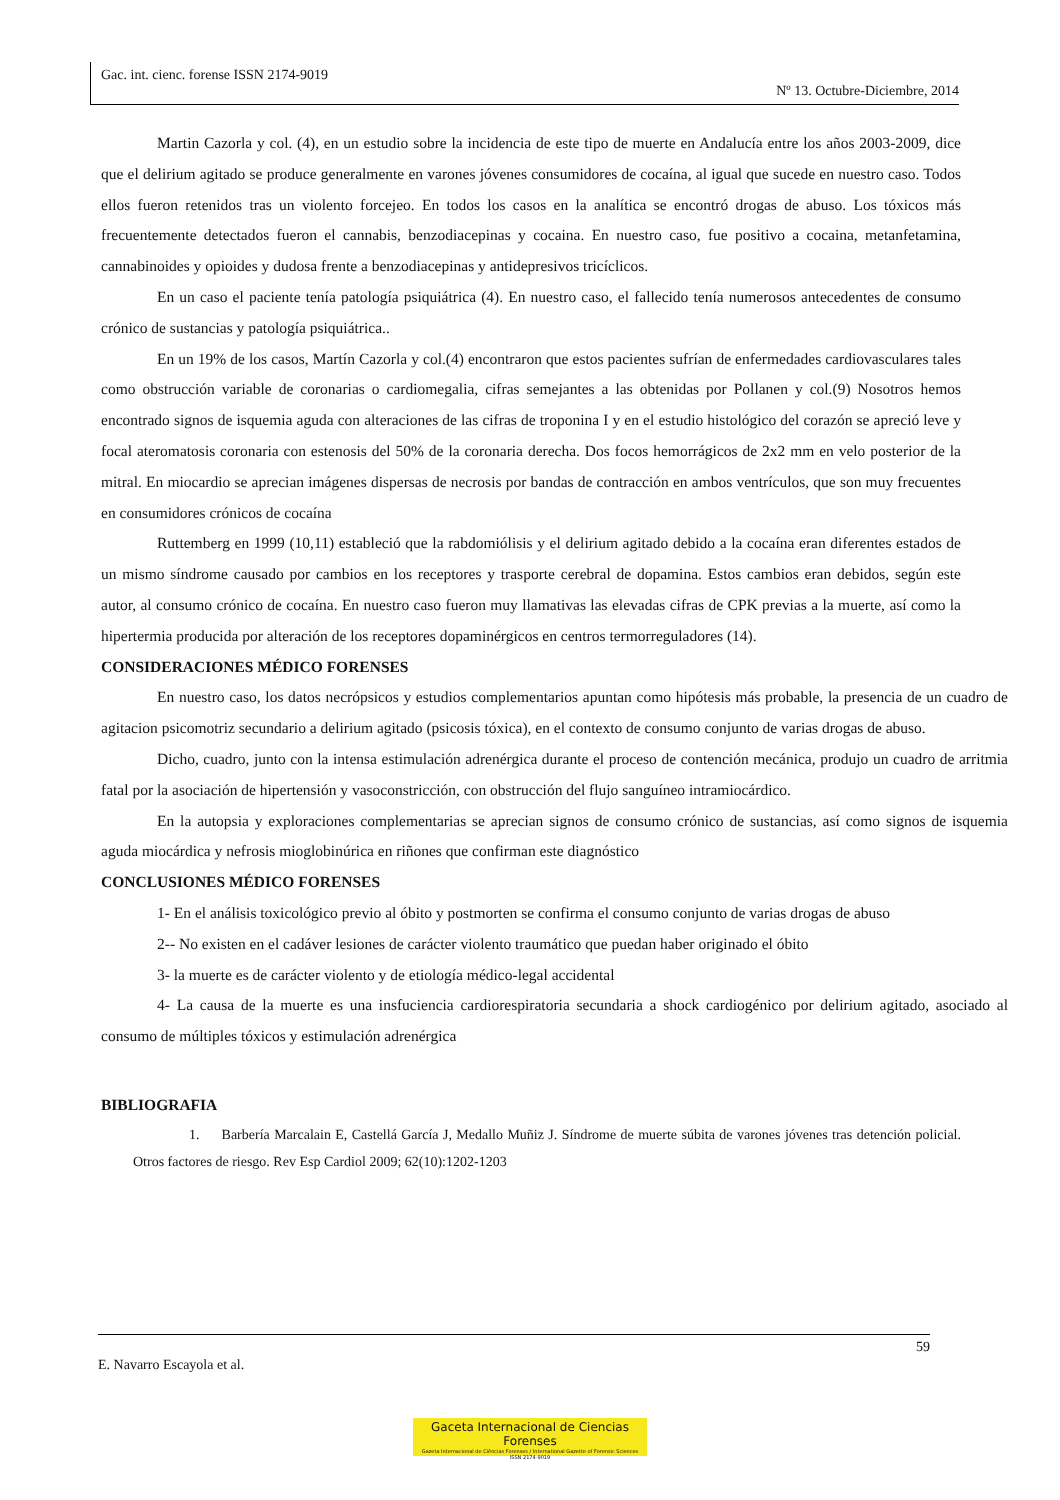Gac. int. cienc. forense ISSN 2174-9019
Nº 13. Octubre-Diciembre, 2014
Martin Cazorla y col. (4), en un estudio sobre la incidencia de este tipo de muerte en Andalucía entre los años 2003-2009, dice que el delirium agitado se produce generalmente en varones jóvenes consumidores de cocaína, al igual que sucede en nuestro caso. Todos ellos fueron retenidos tras un violento forcejeo. En todos los casos en la analítica se encontró drogas de abuso. Los tóxicos más frecuentemente detectados fueron el cannabis, benzodiacepinas y cocaina. En nuestro caso, fue positivo a cocaina, metanfetamina, cannabinoides y opioides y dudosa frente a benzodiacepinas y antidepresivos tricíclicos.
En un caso el paciente tenía patología psiquiátrica (4). En nuestro caso, el fallecido tenía numerosos antecedentes de consumo crónico de sustancias y patología psiquiátrica..
En un 19% de los casos, Martín Cazorla y col.(4) encontraron que estos pacientes sufrían de enfermedades cardiovasculares tales como obstrucción variable de coronarias o cardiomegalia, cifras semejantes a las obtenidas por Pollanen y col.(9) Nosotros hemos encontrado signos de isquemia aguda con alteraciones de las cifras de troponina I y en el estudio histológico del corazón se apreció leve y focal ateromatosis coronaria con estenosis del 50% de la coronaria derecha. Dos focos hemorrágicos de 2x2 mm en velo posterior de la mitral. En miocardio se aprecian imágenes dispersas de necrosis por bandas de contracción en ambos ventrículos, que son muy frecuentes en consumidores crónicos de cocaína
Ruttemberg en 1999 (10,11) estableció que la rabdomiólisis y el delirium agitado debido a la cocaína eran diferentes estados de un mismo síndrome causado por cambios en los receptores y trasporte cerebral de dopamina. Estos cambios eran debidos, según este autor, al consumo crónico de cocaína. En nuestro caso fueron muy llamativas las elevadas cifras de CPK previas a la muerte, así como la hipertermia producida por alteración de los receptores dopaminérgicos en centros termorreguladores (14).
CONSIDERACIONES MÉDICO FORENSES
En nuestro caso, los datos necrópsicos y estudios complementarios apuntan como hipótesis más probable, la presencia de un cuadro de agitacion psicomotriz secundario a delirium agitado (psicosis tóxica), en el contexto de consumo conjunto de varias drogas de abuso.
Dicho, cuadro, junto con la intensa estimulación adrenérgica durante el proceso de contención mecánica, produjo un cuadro de arritmia fatal por la asociación de hipertensión y vasoconstricción, con obstrucción del flujo sanguíneo intramiocárdico.
En la autopsia y exploraciones complementarias se aprecian signos de consumo crónico de sustancias, así como signos de isquemia aguda miocárdica y nefrosis mioglobinúrica en riñones que confirman este diagnóstico
CONCLUSIONES MÉDICO FORENSES
1- En el análisis toxicológico previo al óbito y postmorten se confirma el consumo conjunto de varias drogas de abuso
2-- No existen en el cadáver lesiones de carácter violento traumático que puedan haber originado el óbito
3- la muerte es de carácter violento y de etiología médico-legal accidental
4- La causa de la muerte es una insfuciencia cardiorespiratoria secundaria a shock cardiogénico por delirium agitado, asociado al consumo de múltiples tóxicos y estimulación adrenérgica
BIBLIOGRAFIA
1. Barbería Marcalain E, Castellá García J, Medallo Muñiz J. Síndrome de muerte súbita de varones jóvenes tras detención policial. Otros factores de riesgo. Rev Esp Cardiol 2009; 62(10):1202-1203
59
E. Navarro Escayola et al.
Gaceta Internacional de Ciencias Forenses
Gazeta Internacional de Ciências Forenses / International Gazette of Forensic Sciences
ISSN 2174-9019